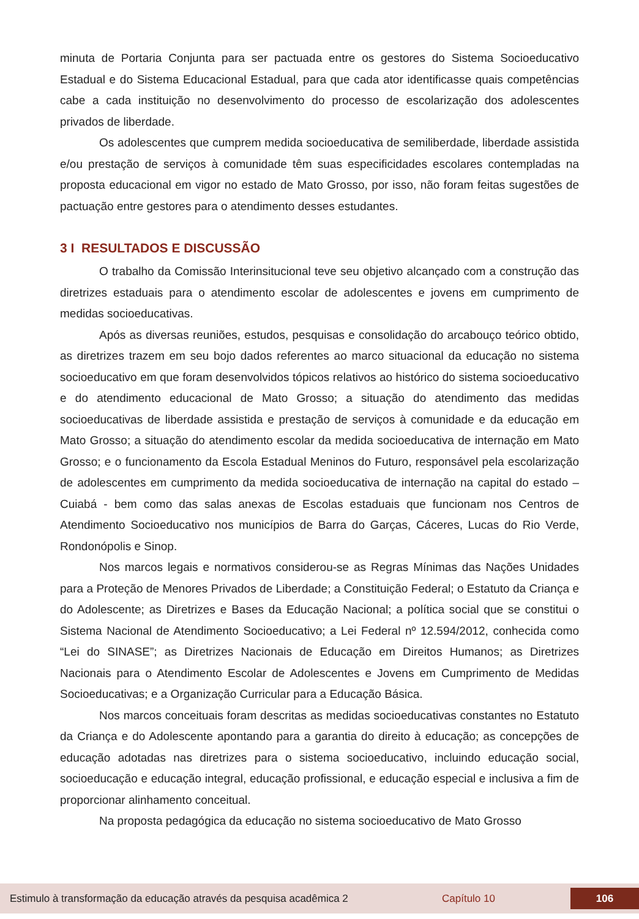minuta de Portaria Conjunta para ser pactuada entre os gestores do Sistema Socioeducativo Estadual e do Sistema Educacional Estadual, para que cada ator identificasse quais competências cabe a cada instituição no desenvolvimento do processo de escolarização dos adolescentes privados de liberdade.
Os adolescentes que cumprem medida socioeducativa de semiliberdade, liberdade assistida e/ou prestação de serviços à comunidade têm suas especificidades escolares contempladas na proposta educacional em vigor no estado de Mato Grosso, por isso, não foram feitas sugestões de pactuação entre gestores para o atendimento desses estudantes.
3 I RESULTADOS E DISCUSSÃO
O trabalho da Comissão Interinsitucional teve seu objetivo alcançado com a construção das diretrizes estaduais para o atendimento escolar de adolescentes e jovens em cumprimento de medidas socioeducativas.
Após as diversas reuniões, estudos, pesquisas e consolidação do arcabouço teórico obtido, as diretrizes trazem em seu bojo dados referentes ao marco situacional da educação no sistema socioeducativo em que foram desenvolvidos tópicos relativos ao histórico do sistema socioeducativo e do atendimento educacional de Mato Grosso; a situação do atendimento das medidas socioeducativas de liberdade assistida e prestação de serviços à comunidade e da educação em Mato Grosso; a situação do atendimento escolar da medida socioeducativa de internação em Mato Grosso; e o funcionamento da Escola Estadual Meninos do Futuro, responsável pela escolarização de adolescentes em cumprimento da medida socioeducativa de internação na capital do estado – Cuiabá - bem como das salas anexas de Escolas estaduais que funcionam nos Centros de Atendimento Socioeducativo nos municípios de Barra do Garças, Cáceres, Lucas do Rio Verde, Rondonópolis e Sinop.
Nos marcos legais e normativos considerou-se as Regras Mínimas das Nações Unidades para a Proteção de Menores Privados de Liberdade; a Constituição Federal; o Estatuto da Criança e do Adolescente; as Diretrizes e Bases da Educação Nacional; a política social que se constitui o Sistema Nacional de Atendimento Socioeducativo; a Lei Federal nº 12.594/2012, conhecida como “Lei do SINASE”; as Diretrizes Nacionais de Educação em Direitos Humanos; as Diretrizes Nacionais para o Atendimento Escolar de Adolescentes e Jovens em Cumprimento de Medidas Socioeducativas; e a Organização Curricular para a Educação Básica.
Nos marcos conceituais foram descritas as medidas socioeducativas constantes no Estatuto da Criança e do Adolescente apontando para a garantia do direito à educação; as concepções de educação adotadas nas diretrizes para o sistema socioeducativo, incluindo educação social, socioeducação e educação integral, educação profissional, e educação especial e inclusiva a fim de proporcionar alinhamento conceitual.
Na proposta pedagógica da educação no sistema socioeducativo de Mato Grosso
Estimulo à transformação da educação através da pesquisa acadêmica 2 Capítulo 10 106